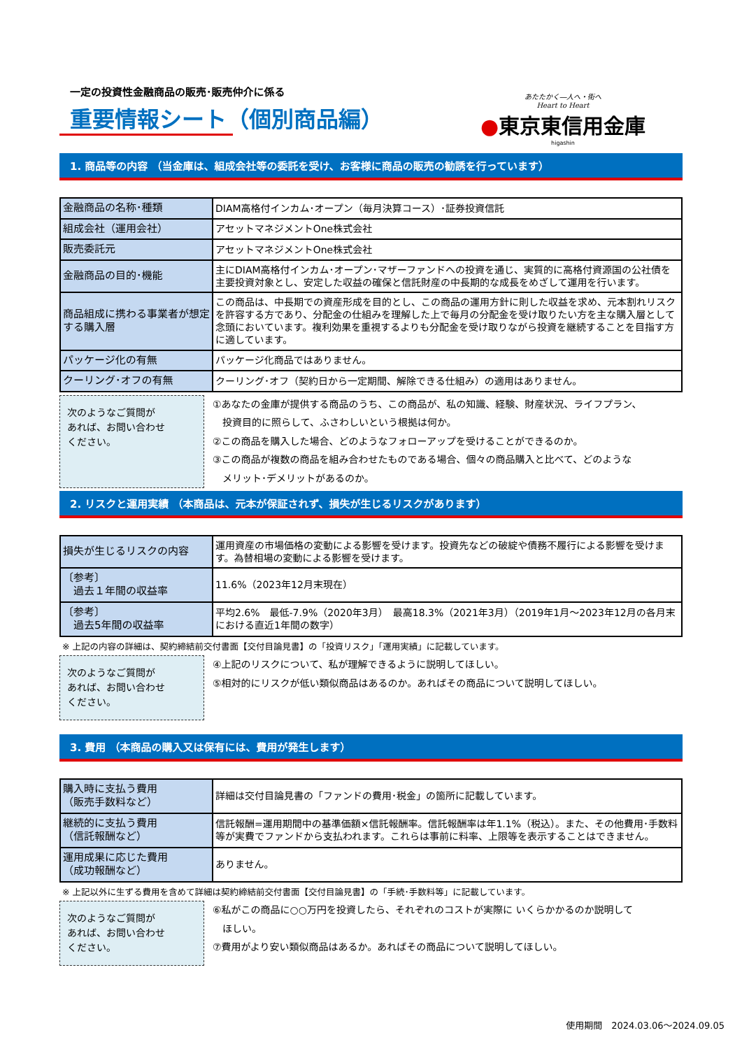一定の投資性金融商品の販売･販売仲介に係る
重要情報シート（個別商品編）
あたたかく―人へ・街へ
Heart to Heart
●東京東信用金庫
higashin
1. 商品等の内容 （当金庫は、組成会社等の委託を受け、お客様に商品の販売の勧誘を行っています）
| 金融商品の名称･種類 | DIAM高格付インカム･オープン（毎月決算コース）･証券投資信託 |
| 組成会社（運用会社） | アセットマネジメントOne株式会社 |
| 販売委託元 | アセットマネジメントOne株式会社 |
| 金融商品の目的･機能 | 主にDIAM高格付インカム･オープン･マザーファンドへの投資を通じ、実質的に高格付資源国の公社債を主要投資対象とし、安定した収益の確保と信託財産の中長期的な成長をめざして運用を行います。 |
| 商品組成に携わる事業者が想定する購入層 | この商品は、中長期での資産形成を目的とし、この商品の運用方針に則した収益を求め、元本割れリスクを許容する方であり、分配金の仕組みを理解した上で毎月の分配金を受け取りたい方を主な購入層として念頭においています。複利効果を重視するよりも分配金を受け取りながら投資を継続することを目指す方に適しています。 |
| パッケージ化の有無 | パッケージ化商品ではありません。 |
| クーリング･オフの有無 | クーリング･オフ（契約日から一定期間、解除できる仕組み）の適用はありません。 |
次のようなご質問が
あれば、お問い合わせ
ください。
①あなたの金庫が提供する商品のうち、この商品が、私の知識、経験、財産状況、ライフプラン、
　投資目的に照らして、ふさわしいという根拠は何か。
②この商品を購入した場合、どのようなフォローアップを受けることができるのか。
③この商品が複数の商品を組み合わせたものである場合、個々の商品購入と比べて、どのような
　メリット･デメリットがあるのか。
2. リスクと運用実績 （本商品は、元本が保証されず、損失が生じるリスクがあります）
| 損失が生じるリスクの内容 | 運用資産の市場価格の変動による影響を受けます。投資先などの破綻や債務不履行による影響を受けます。為替相場の変動による影響を受けます。 |
| 〔参考〕 過去１年間の収益率 | 11.6%（2023年12月末現在） |
| 〔参考〕 過去5年間の収益率 | 平均2.6% 最低-7.9%（2020年3月） 最高18.3%（2021年3月）（2019年1月～2023年12月の各月末における直近1年間の数字） |
※ 上記の内容の詳細は、契約締結前交付書面【交付目論見書】の「投資リスク」「運用実績」に記載しています。
次のようなご質問が
あれば、お問い合わせ
ください。
④上記のリスクについて、私が理解できるように説明してほしい。
⑤相対的にリスクが低い類似商品はあるのか。あればその商品について説明してほしい。
3. 費用 （本商品の購入又は保有には、費用が発生します）
| 購入時に支払う費用 （販売手数料など） | 詳細は交付目論見書の「ファンドの費用･税金」の箇所に記載しています。 |
| 継続的に支払う費用 （信託報酬など） | 信託報酬=運用期間中の基準価額×信託報酬率。信託報酬率は年1.1%（税込）。また、その他費用･手数料等が実費でファンドから支払われます。これらは事前に料率、上限等を表示することはできません。 |
| 運用成果に応じた費用 （成功報酬など） | ありません。 |
※ 上記以外に生ずる費用を含めて詳細は契約締結前交付書面【交付目論見書】の「手続･手数料等」に記載しています。
次のようなご質問が
あれば、お問い合わせ
ください。
⑥私がこの商品に○○万円を投資したら、それぞれのコストが実際に いくらかかるのか説明して
　ほしい。
⑦費用がより安い類似商品はあるか。あればその商品について説明してほしい。
使用期間　2024.03.06～2024.09.05